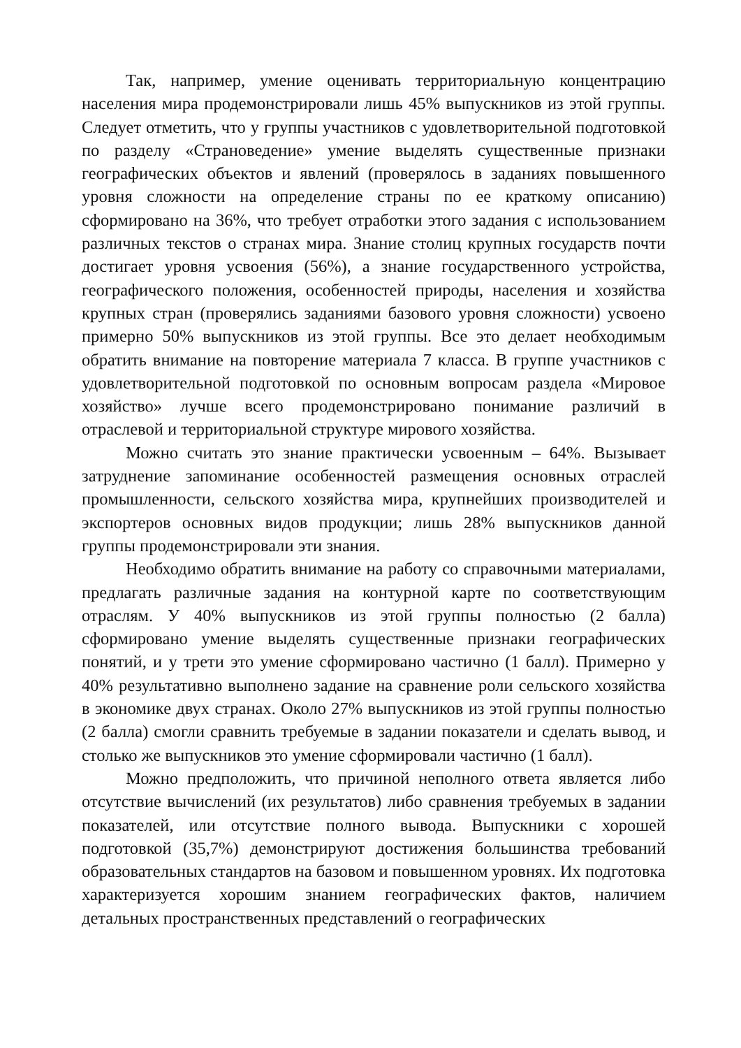Так, например, умение оценивать территориальную концентрацию населения мира продемонстрировали лишь 45% выпускников из этой группы. Следует отметить, что у группы участников с удовлетворительной подготовкой по разделу «Страноведение» умение выделять существенные признаки географических объектов и явлений (проверялось в заданиях повышенного уровня сложности на определение страны по ее краткому описанию) сформировано на 36%, что требует отработки этого задания с использованием различных текстов о странах мира. Знание столиц крупных государств почти достигает уровня усвоения (56%), а знание государственного устройства, географического положения, особенностей природы, населения и хозяйства крупных стран (проверялись заданиями базового уровня сложности) усвоено примерно 50% выпускников из этой группы. Все это делает необходимым обратить внимание на повторение материала 7 класса. В группе участников с удовлетворительной подготовкой по основным вопросам раздела «Мировое хозяйство» лучше всего продемонстрировано понимание различий в отраслевой и территориальной структуре мирового хозяйства.
Можно считать это знание практически усвоенным – 64%. Вызывает затруднение запоминание особенностей размещения основных отраслей промышленности, сельского хозяйства мира, крупнейших производителей и экспортеров основных видов продукции; лишь 28% выпускников данной группы продемонстрировали эти знания.
Необходимо обратить внимание на работу со справочными материалами, предлагать различные задания на контурной карте по соответствующим отраслям. У 40% выпускников из этой группы полностью (2 балла) сформировано умение выделять существенные признаки географических понятий, и у трети это умение сформировано частично (1 балл). Примерно у 40% результативно выполнено задание на сравнение роли сельского хозяйства в экономике двух странах. Около 27% выпускников из этой группы полностью (2 балла) смогли сравнить требуемые в задании показатели и сделать вывод, и столько же выпускников это умение сформировали частично (1 балл).
Можно предположить, что причиной неполного ответа является либо отсутствие вычислений (их результатов) либо сравнения требуемых в задании показателей, или отсутствие полного вывода. Выпускники с хорошей подготовкой (35,7%) демонстрируют достижения большинства требований образовательных стандартов на базовом и повышенном уровнях. Их подготовка характеризуется хорошим знанием географических фактов, наличием детальных пространственных представлений о географических